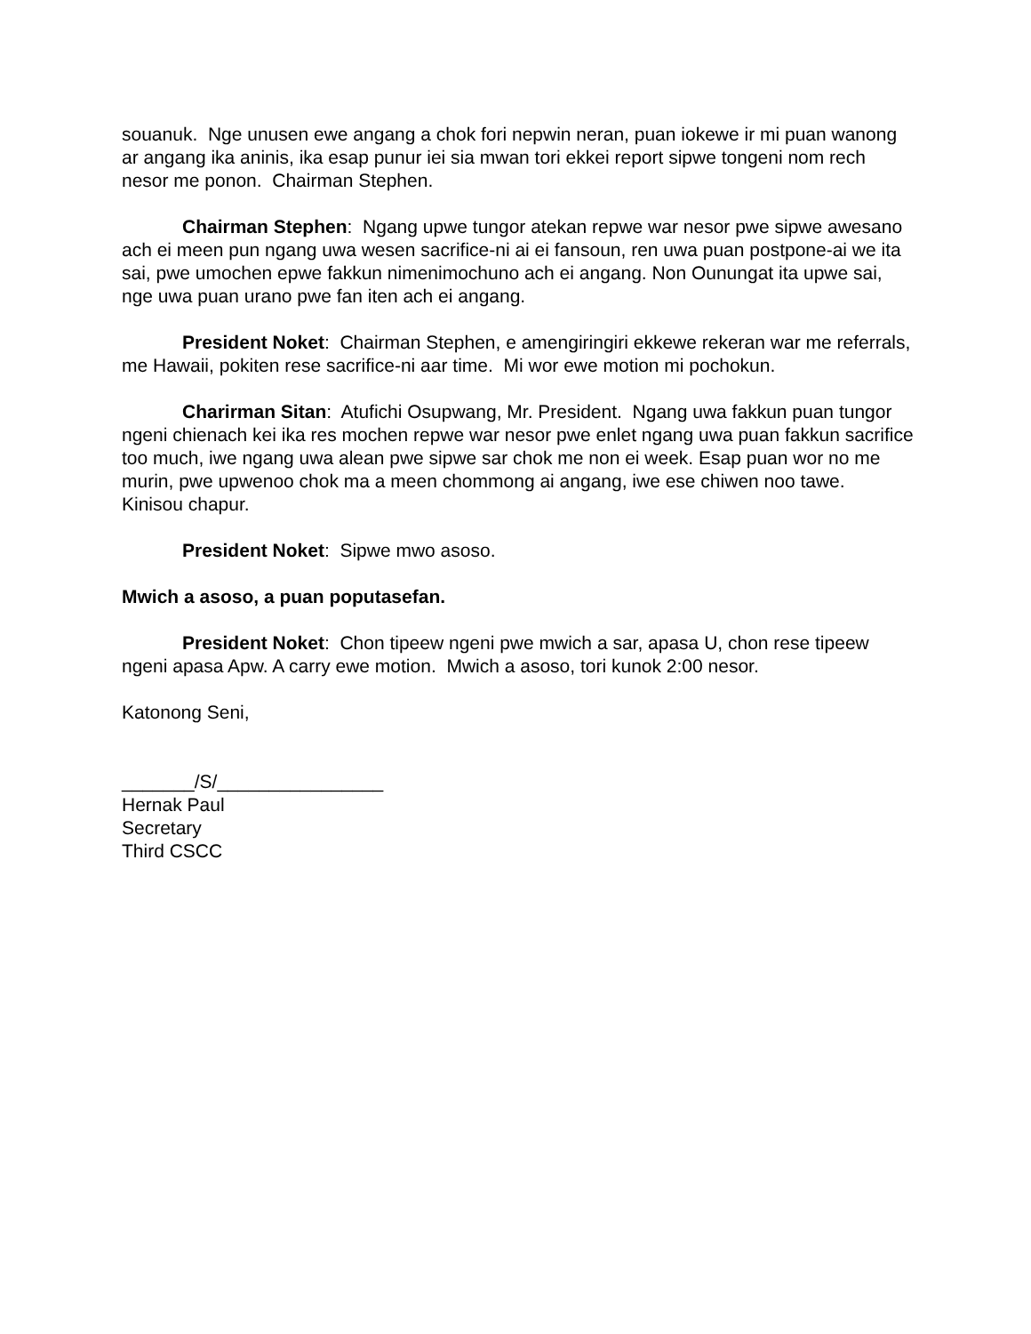souanuk. Nge unusen ewe angang a chok fori nepwin neran, puan iokewe ir mi puan wanong ar angang ika aninis, ika esap punur iei sia mwan tori ekkei report sipwe tongeni nom rech nesor me ponon. Chairman Stephen.
Chairman Stephen: Ngang upwe tungor atekan repwe war nesor pwe sipwe awesano ach ei meen pun ngang uwa wesen sacrifice-ni ai ei fansoun, ren uwa puan postpone-ai we ita sai, pwe umochen epwe fakkun nimenimochuno ach ei angang. Non Ounungat ita upwe sai, nge uwa puan urano pwe fan iten ach ei angang.
President Noket: Chairman Stephen, e amengiringiri ekkewe rekeran war me referrals, me Hawaii, pokiten rese sacrifice-ni aar time. Mi wor ewe motion mi pochokun.
Charirman Sitan: Atufichi Osupwang, Mr. President. Ngang uwa fakkun puan tungor ngeni chienach kei ika res mochen repwe war nesor pwe enlet ngang uwa puan fakkun sacrifice too much, iwe ngang uwa alean pwe sipwe sar chok me non ei week. Esap puan wor no me murin, pwe upwenoo chok ma a meen chommong ai angang, iwe ese chiwen noo tawe. Kinisou chapur.
President Noket: Sipwe mwo asoso.
Mwich a asoso, a puan poputasefan.
President Noket: Chon tipeew ngeni pwe mwich a sar, apasa U, chon rese tipeew ngeni apasa Apw. A carry ewe motion. Mwich a asoso, tori kunok 2:00 nesor.
Katonong Seni,
_______/S/________________
Hernak Paul
Secretary
Third CSCC